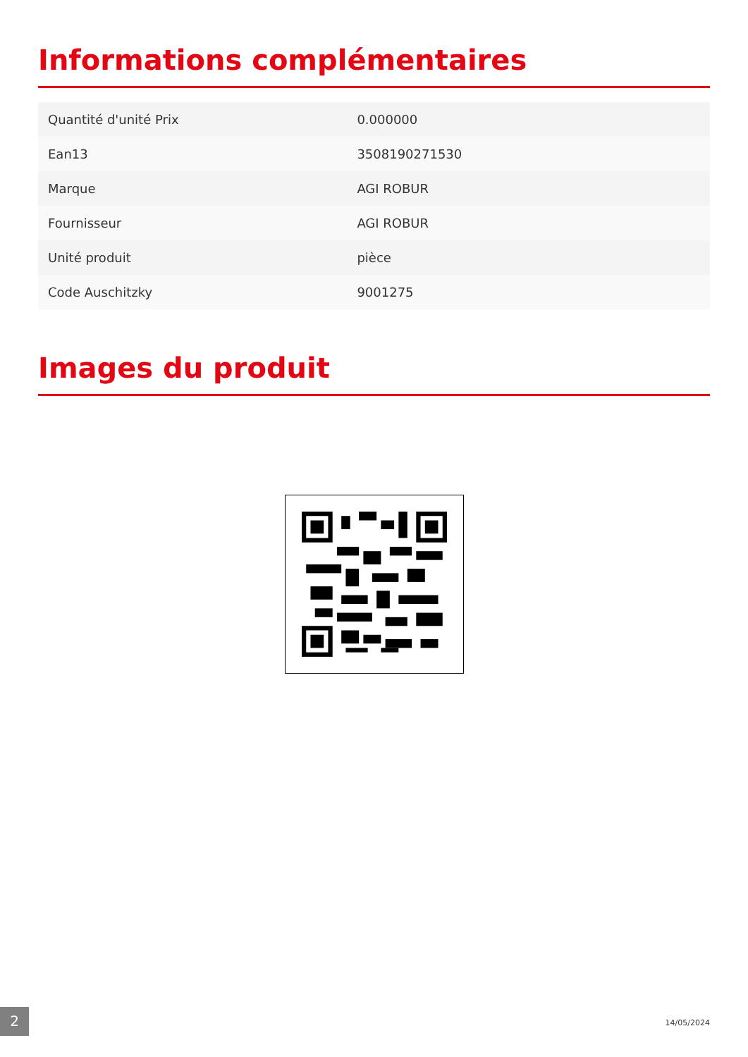Informations complémentaires
| Quantité d'unité Prix | 0.000000 |
| Ean13 | 3508190271530 |
| Marque | AGI ROBUR |
| Fournisseur | AGI ROBUR |
| Unité produit | pièce |
| Code Auschitzky | 9001275 |
Images du produit
2 14/05/2024